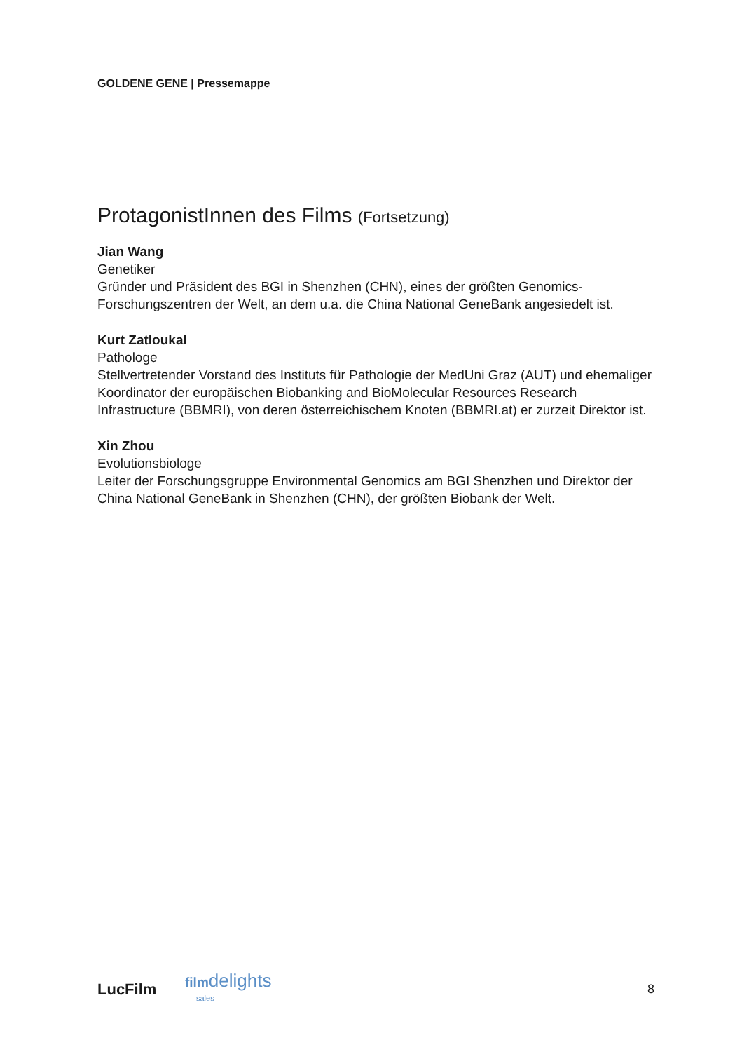GOLDENE GENE | Pressemappe
ProtagonistInnen des Films (Fortsetzung)
Jian Wang
Genetiker
Gründer und Präsident des BGI in Shenzhen (CHN), eines der größten Genomics-Forschungszentren der Welt, an dem u.a. die China National GeneBank angesiedelt ist.
Kurt Zatloukal
Pathologe
Stellvertretender Vorstand des Instituts für Pathologie der MedUni Graz (AUT) und ehemaliger Koordinator der europäischen Biobanking and BioMolecular Resources Research Infrastructure (BBMRI), von deren österreichischem Knoten (BBMRI.at) er zurzeit Direktor ist.
Xin Zhou
Evolutionsbiologe
Leiter der Forschungsgruppe Environmental Genomics am BGI Shenzhen und Direktor der China National GeneBank in Shenzhen (CHN), der größten Biobank der Welt.
LucFilm
filmdelights
sales
8